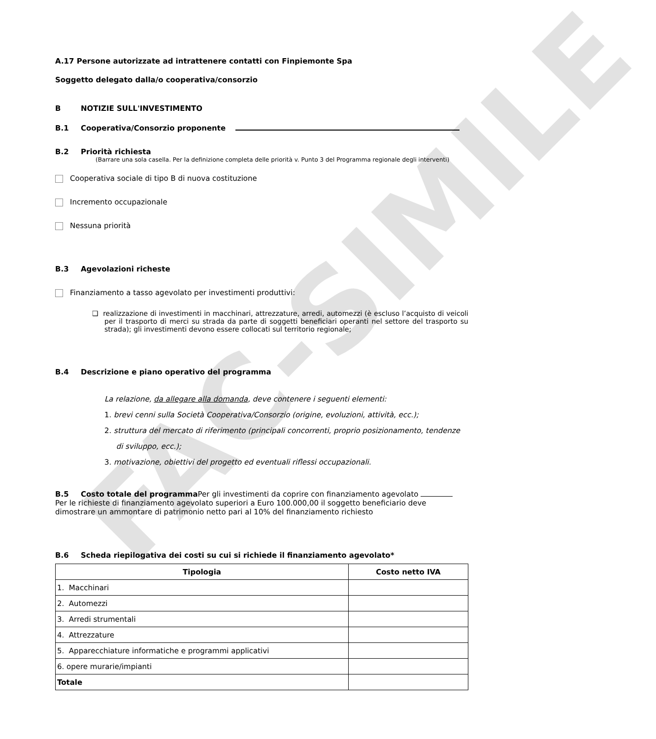FAC-SIMILE
A.17 Persone autorizzate ad intrattenere contatti con Finpiemonte Spa
Soggetto delegato dalla/o cooperativa/consorzio
B NOTIZIE SULL'INVESTIMENTO
B.1 Cooperativa/Consorzio proponente
B.2 Priorità richiesta
(Barrare una sola casella. Per la definizione completa delle priorità v. Punto 3 del Programma regionale degli interventi)
Cooperativa sociale di tipo B di nuova costituzione
Incremento occupazionale
Nessuna priorità
B.3 Agevolazioni richeste
Finanziamento a tasso agevolato per investimenti produttivi:
❑ realizzazione di investimenti in macchinari, attrezzature, arredi, automezzi (è escluso l’acquisto di veicoli per il trasporto di merci su strada da parte di soggetti beneficiari operanti nel settore del trasporto su strada); gli investimenti devono essere collocati sul territorio regionale;
B.4 Descrizione e piano operativo del programma
La relazione, da allegare alla domanda, deve contenere i seguenti elementi:
1. brevi cenni sulla Società Cooperativa/Consorzio (origine, evoluzioni, attività, ecc.);
2. struttura del mercato di riferimento (principali concorrenti, proprio posizionamento, tendenze
di sviluppo, ecc.);
3. motivazione, obiettivi del progetto ed eventuali riflessi occupazionali.
B.5 Costo totale del programma Per gli investimenti da coprire con finanziamento agevolato
Per le richieste di finanziamento agevolato superiori a Euro 100.000,00 il soggetto beneficiario deve dimostrare un ammontare di patrimonio netto pari al 10% del finanziamento richiesto
B.6 Scheda riepilogativa dei costi su cui si richiede il finanziamento agevolato*
| Tipologia | Costo netto IVA |
| --- | --- |
| 1. Macchinari | |
| 2. Automezzi | |
| 3. Arredi strumentali | |
| 4. Attrezzature | |
| 5. Apparecchiature informatiche e programmi applicativi | |
| 6. opere murarie/impianti | |
| Totale | |